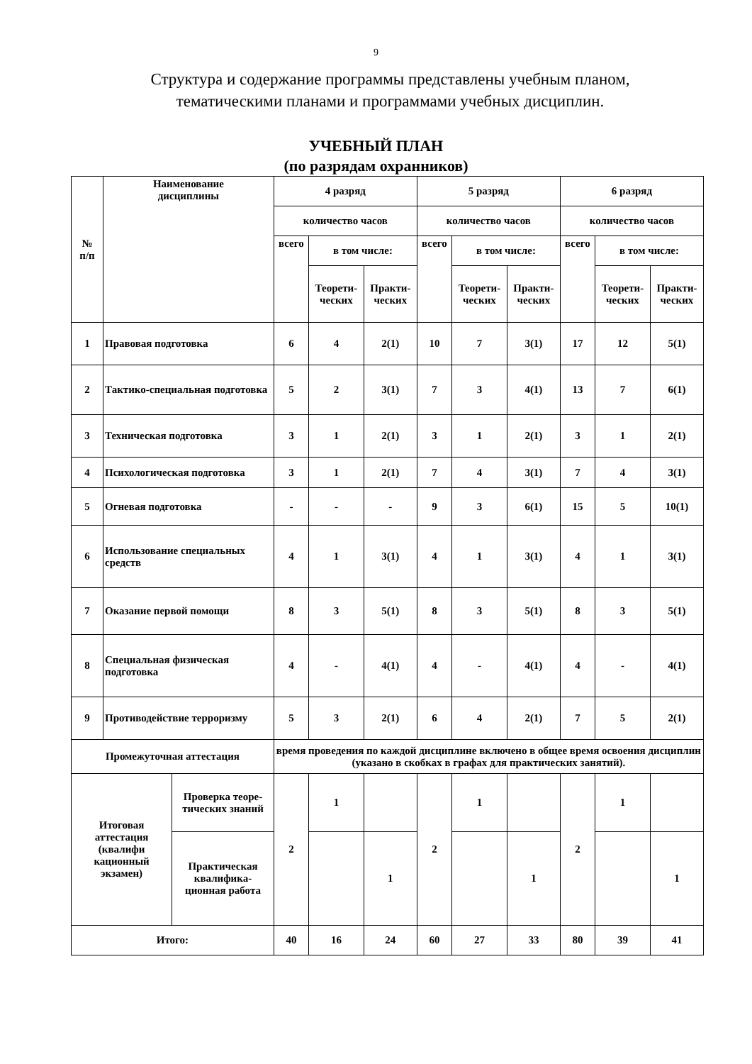9
Структура и содержание программы представлены учебным планом,
тематическими планами и программами учебных дисциплин.
УЧЕБНЫЙ ПЛАН
(по разрядам охранников)
| № п/п | Наименование дисциплины | | 4 разряд | | | 5 разряд | | | 6 разряд | | |
| --- | --- | --- | --- | --- | --- | --- | --- | --- | --- | --- | --- |
| | | | количество часов | | | количество часов | | | количество часов | | |
| | | | всего | в том числе: | | всего | в том числе: | | всего | в том числе: | |
| | | | | Теорети- ческих | Практи- ческих | | Теорети- ческих | Практи- ческих | | Теорети- ческих | Практи- ческих |
| 1 | Правовая подготовка | | 6 | 4 | 2(1) | 10 | 7 | 3(1) | 17 | 12 | 5(1) |
| 2 | Тактико-специальная подготовка | | 5 | 2 | 3(1) | 7 | 3 | 4(1) | 13 | 7 | 6(1) |
| 3 | Техническая подготовка | | 3 | 1 | 2(1) | 3 | 1 | 2(1) | 3 | 1 | 2(1) |
| 4 | Психологическая подготовка | | 3 | 1 | 2(1) | 7 | 4 | 3(1) | 7 | 4 | 3(1) |
| 5 | Огневая подготовка | | - | - | - | 9 | 3 | 6(1) | 15 | 5 | 10(1) |
| 6 | Использование специальных средств | | 4 | 1 | 3(1) | 4 | 1 | 3(1) | 4 | 1 | 3(1) |
| 7 | Оказание первой помощи | | 8 | 3 | 5(1) | 8 | 3 | 5(1) | 8 | 3 | 5(1) |
| 8 | Специальная физическая подготовка | | 4 | - | 4(1) | 4 | - | 4(1) | 4 | - | 4(1) |
| 9 | Противодействие терроризму | | 5 | 3 | 2(1) | 6 | 4 | 2(1) | 7 | 5 | 2(1) |
| Промежуточная аттестация | | | время проведения по каждой дисциплине включено в общее время освоения дисциплин (указано в скобках в графах для практических занятий). | | | | | | | | |
| Итоговая аттестация (квалифи кационный экзамен) | | Проверка теоре-тических знаний | 2 | 1 | | 2 | 1 | | 2 | 1 | |
| | | Практическая квалифика-ционная работа | | | 1 | | | 1 | | | 1 |
| Итого: | | | 40 | 16 | 24 | 60 | 27 | 33 | 80 | 39 | 41 |